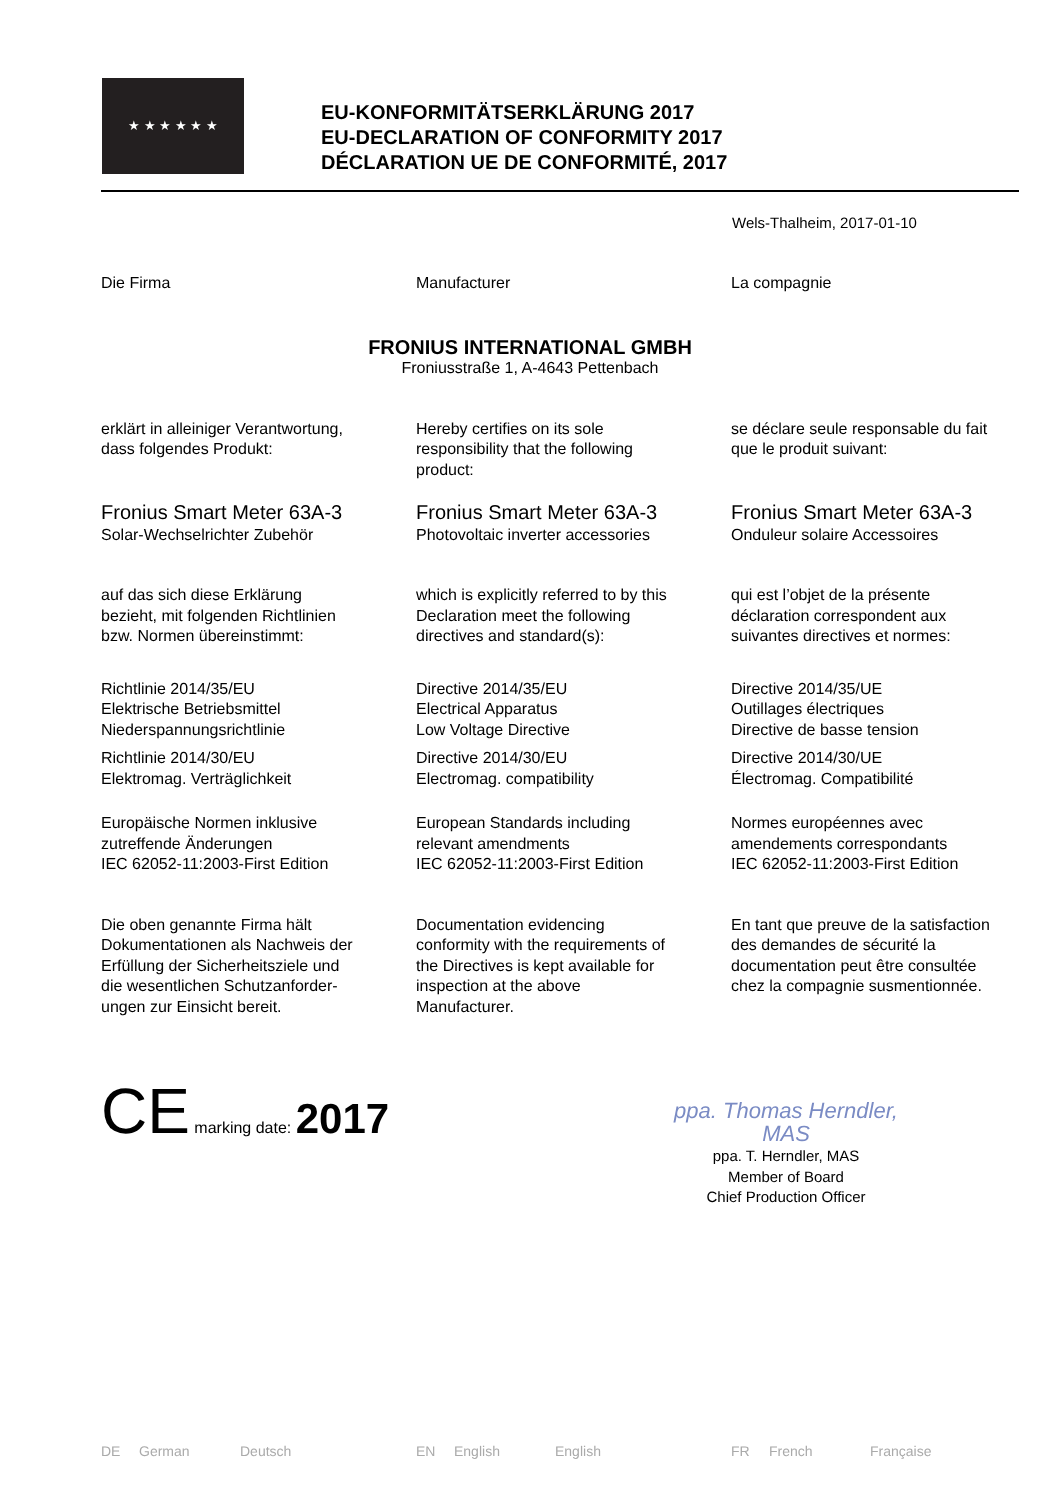★ ★ ★ ★ ★ ★
EU-KONFORMITÄTSERKLÄRUNG 2017
EU-DECLARATION OF CONFORMITY 2017
DÉCLARATION UE DE CONFORMITÉ, 2017
Wels-Thalheim, 2017-01-10
Die Firma Manufacturer La compagnie
FRONIUS INTERNATIONAL GMBH
Froniusstraße 1, A-4643 Pettenbach
erklärt in alleiniger Verantwortung,
dass folgendes Produkt:
Hereby certifies on its sole
responsibility that the following
product:
se déclare seule responsable du fait
que le produit suivant:
Fronius Smart Meter 63A-3
Solar-Wechselrichter Zubehör
Fronius Smart Meter 63A-3
Photovoltaic inverter accessories
Fronius Smart Meter 63A-3
Onduleur solaire Accessoires
auf das sich diese Erklärung
bezieht, mit folgenden Richtlinien
bzw. Normen übereinstimmt:
which is explicitly referred to by this
Declaration meet the following
directives and standard(s):
qui est l’objet de la présente
déclaration correspondent aux
suivantes directives et normes:
Richtlinie 2014/35/EU
Elektrische Betriebsmittel
Niederspannungsrichtlinie
Directive 2014/35/EU
Electrical Apparatus
Low Voltage Directive
Directive 2014/35/UE
Outillages électriques
Directive de basse tension
Richtlinie 2014/30/EU
Elektromag. Verträglichkeit
Directive 2014/30/EU
Electromag. compatibility
Directive 2014/30/UE
Électromag. Compatibilité
Europäische Normen inklusive
zutreffende Änderungen
IEC 62052-11:2003-First Edition
European Standards including
relevant amendments
IEC 62052-11:2003-First Edition
Normes européennes avec
amendements correspondants
IEC 62052-11:2003-First Edition
Die oben genannte Firma hält
Dokumentationen als Nachweis der
Erfüllung der Sicherheitsziele und
die wesentlichen Schutzanforder-
ungen zur Einsicht bereit.
Documentation evidencing
conformity with the requirements of
the Directives is kept available for
inspection at the above
Manufacturer.
En tant que preuve de la satisfaction
des demandes de sécurité la
documentation peut être consultée
chez la compagnie susmentionnée.
CE marking date: 2017
ppa. Thomas Herndler, MAS
ppa. T. Herndler, MAS
Member of Board
Chief Production Officer
DE German Deutsch EN English English FR French Française